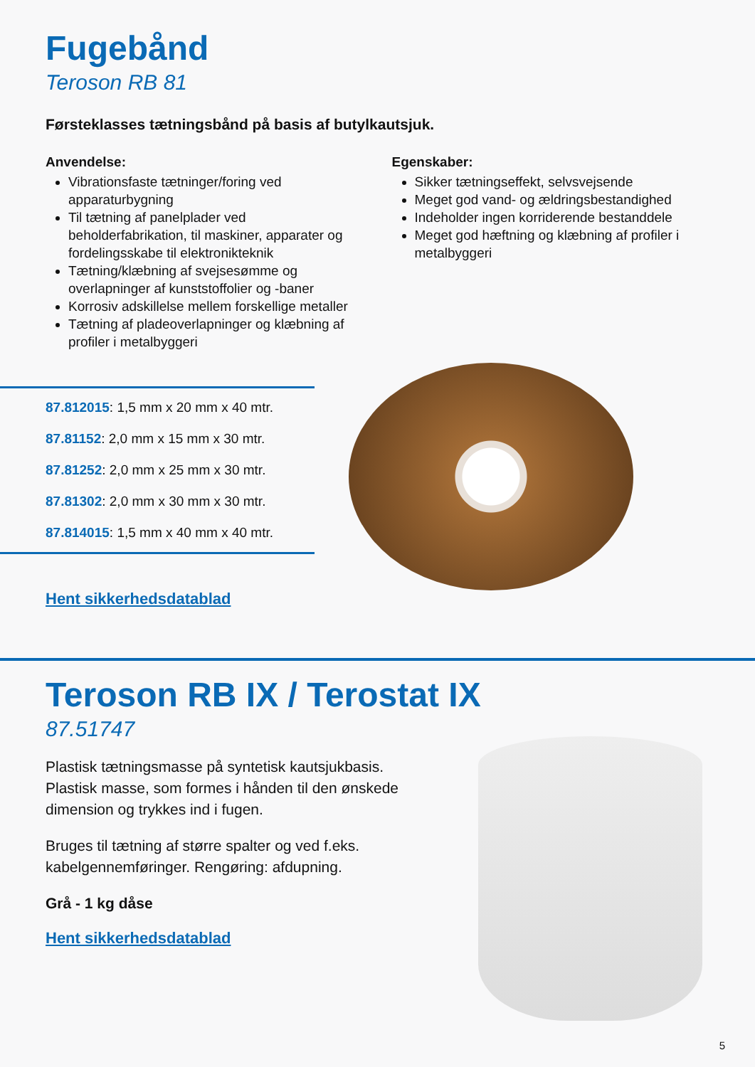Fugebånd
Teroson RB 81
Førsteklasses tætningsbånd på basis af butylkautsjuk.
Anvendelse:
Vibrationsfaste tætninger/foring ved apparaturbygning
Til tætning af panelplader ved beholderfabrikation, til maskiner, apparater og fordelingsskabe til elektronikteknik
Tætning/klæbning af svejsesømme og overlapninger af kunststoffolier og -baner
Korrosiv adskillelse mellem forskellige metaller
Tætning af pladeoverlapninger og klæbning af profiler i metalbyggeri
Egenskaber:
Sikker tætningseffekt, selvsvejsende
Meget god vand- og ældringsbestandighed
Indeholder ingen korriderende bestanddele
Meget god hæftning og klæbning af profiler i metalbyggeri
87.812015: 1,5 mm x 20 mm x 40 mtr.
87.81152: 2,0 mm x 15 mm x 30 mtr.
87.81252: 2,0 mm x 25 mm x 30 mtr.
87.81302: 2,0 mm x 30 mm x 30 mtr.
87.814015: 1,5 mm x 40 mm x 40 mtr.
Hent sikkerhedsdatablad
Teroson RB IX / Terostat IX
87.51747
Plastisk tætningsmasse på syntetisk kautsjukbasis.
Plastisk masse, som formes i hånden til den ønskede
dimension og trykkes ind i fugen.
Bruges til tætning af større spalter og ved f.eks.
kabelgennemføringer. Rengøring: afdupning.
Grå - 1 kg dåse
Hent sikkerhedsdatablad
5